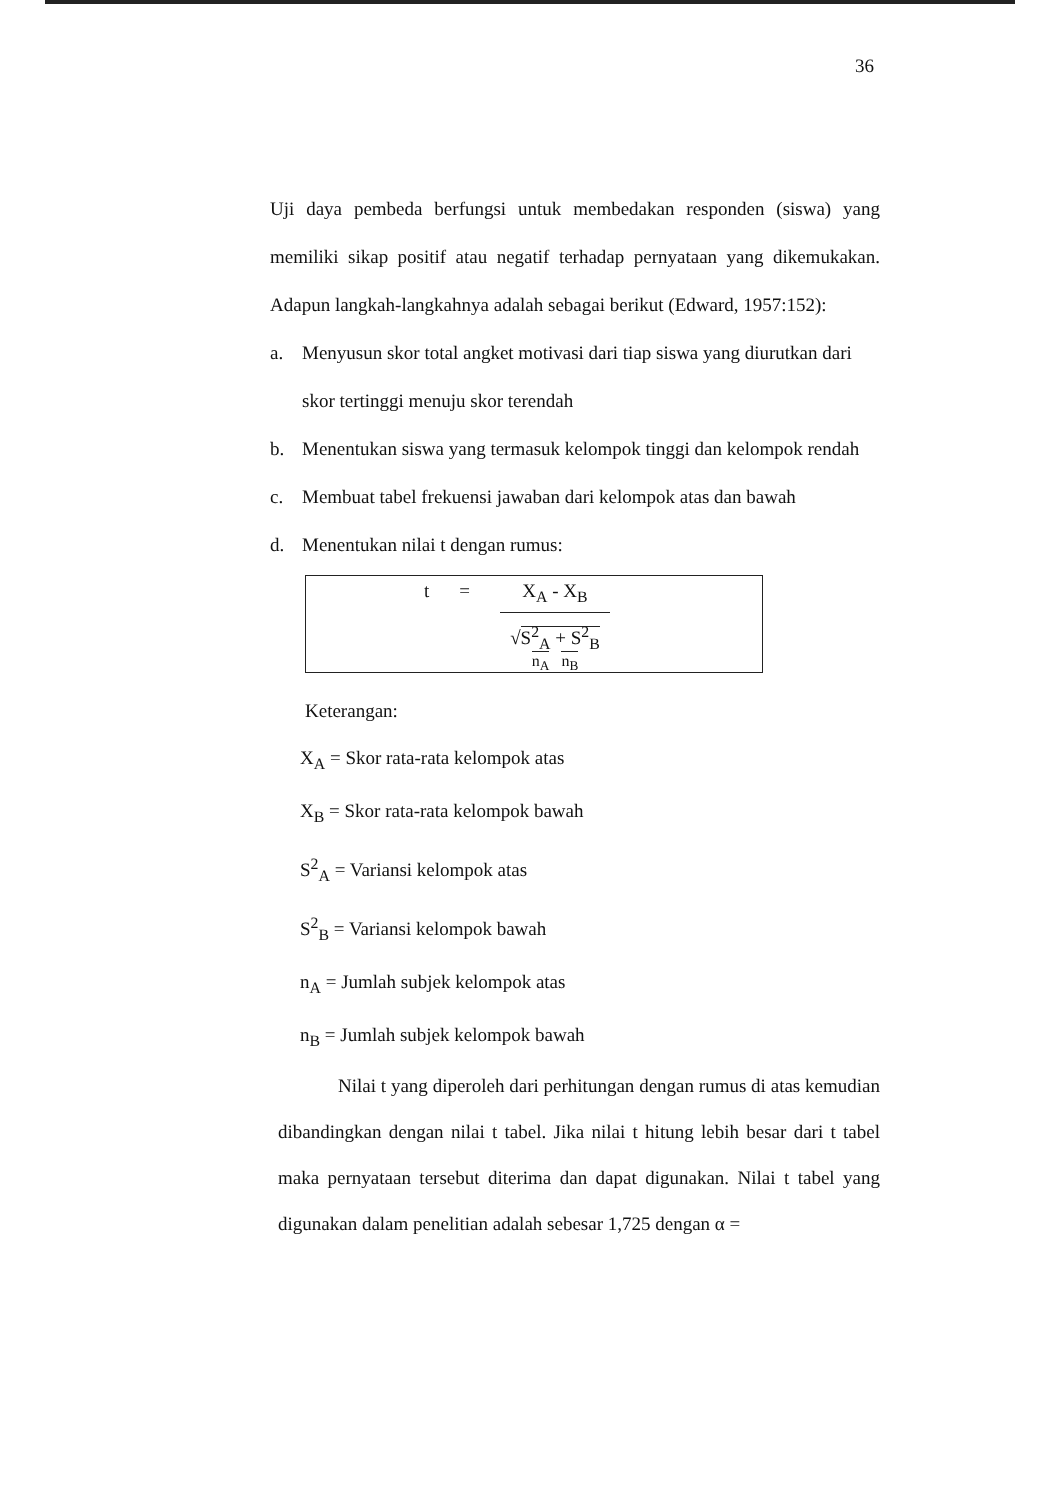36
Uji daya pembeda berfungsi untuk membedakan responden (siswa) yang memiliki sikap positif atau negatif terhadap pernyataan yang dikemukakan. Adapun langkah-langkahnya adalah sebagai berikut (Edward, 1957:152):
a. Menyusun skor total angket motivasi dari tiap siswa yang diurutkan dari skor tertinggi menuju skor terendah
b. Menentukan siswa yang termasuk kelompok tinggi dan kelompok rendah
c. Membuat tabel frekuensi jawaban dari kelompok atas dan bawah
d. Menentukan nilai t dengan rumus:
t = X<sub>A</sub> - X<sub>B</sub>
√S<sup>2</sup><sub>A</sub> + S<sup>2</sup><sub>B</sub>
n<sub>A</sub> n<sub>B</sub>
Keterangan:
X<sub>A</sub> = Skor rata-rata kelompok atas
X<sub>B</sub> = Skor rata-rata kelompok bawah
S<sup>2</sup><sub>A</sub> = Variansi kelompok atas
S<sup>2</sup><sub>B</sub> = Variansi kelompok bawah
n<sub>A</sub> = Jumlah subjek kelompok atas
n<sub>B</sub> = Jumlah subjek kelompok bawah
Nilai t yang diperoleh dari perhitungan dengan rumus di atas kemudian dibandingkan dengan nilai t tabel. Jika nilai t hitung lebih besar dari t tabel maka pernyataan tersebut diterima dan dapat digunakan. Nilai t tabel yang digunakan dalam penelitian adalah sebesar 1,725 dengan α =